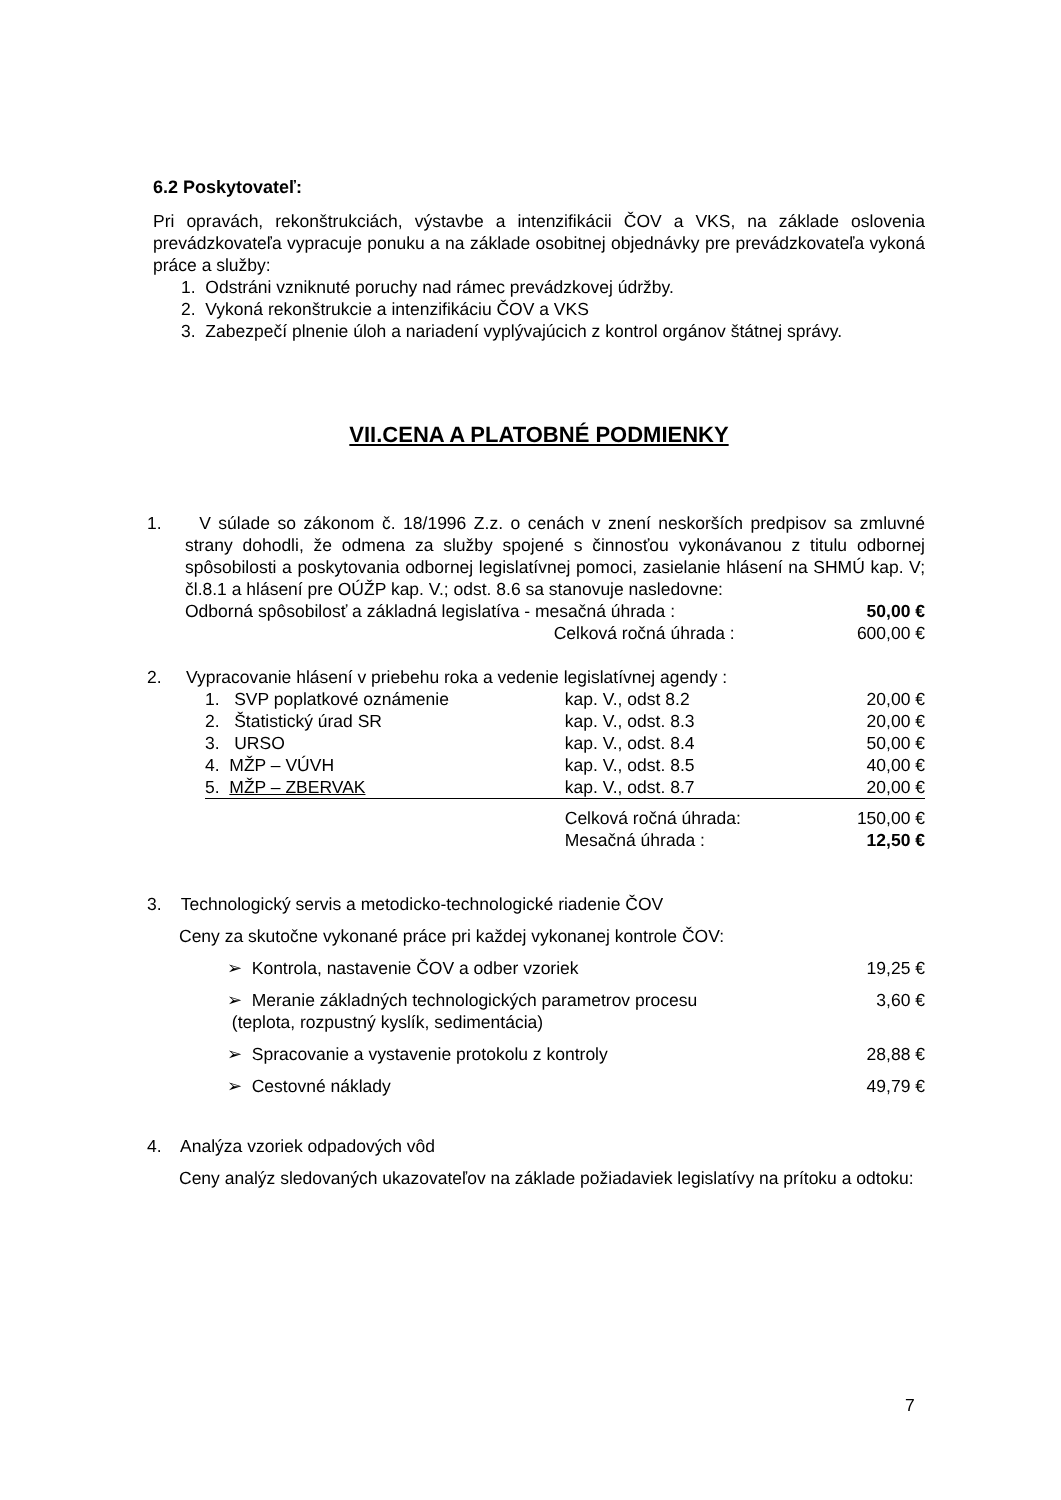6.2 Poskytovateľ:
Pri opravách, rekonštrukciách, výstavbe a intenzifikácii ČOV a VKS, na základe oslovenia prevádzkovateľa vypracuje ponuku a na základe osobitnej objednávky pre prevádzkovateľa vykoná práce a služby:
1. Odstráni vzniknuté poruchy nad rámec prevádzkovej údržby.
2. Vykoná rekonštrukcie a intenzifikáciu ČOV a VKS
3. Zabezpečí plnenie úloh a nariadení vyplývajúcich z kontrol orgánov štátnej správy.
VII.CENA A PLATOBNÉ PODMIENKY
1. V súlade so zákonom č. 18/1996 Z.z. o cenách v znení neskorších predpisov sa zmluvné strany dohodli, že odmena za služby spojené s činnosťou vykonávanou z titulu odbornej spôsobilosti a poskytovania odbornej legislatívnej pomoci, zasielanie hlásení na SHMÚ kap. V; čl.8.1 a hlásení pre OÚŽP kap. V.; odst. 8.6 sa stanovuje nasledovne:
| Odborná spôsobilosť a základná legislatíva - mesačná úhrada : | 50,00 € |
| Celková ročná úhrada : | 600,00 € |
2. Vypracovanie hlásení v priebehu roka a vedenie legislatívnej agendy :
| 1. SVP poplatkové oznámenie | kap. V., odst 8.2 | 20,00 € |
| 2. Štatistický úrad SR | kap. V., odst. 8.3 | 20,00 € |
| 3. URSO | kap. V., odst. 8.4 | 50,00 € |
| 4. MŽP – VÚVH | kap. V., odst. 8.5 | 40,00 € |
| 5. MŽP – ZBERVAK | kap. V., odst. 8.7 | 20,00 € |
| | Celková ročná úhrada: | 150,00 € |
| | Mesačná úhrada : | 12,50 € |
3. Technologický servis a metodicko-technologické riadenie ČOV
Ceny za skutočne vykonané práce pri každej vykonanej kontrole ČOV:
| ➢ Kontrola, nastavenie ČOV a odber vzoriek | 19,25 € |
| ➢ Meranie základných technologických parametrov procesu (teplota, rozpustný kyslík, sedimentácia) | 3,60 € |
| ➢ Spracovanie a vystavenie protokolu z kontroly | 28,88 € |
| ➢ Cestovné náklady | 49,79 € |
4. Analýza vzoriek odpadových vôd
Ceny analýz sledovaných ukazovateľov na základe požiadaviek legislatívy na prítoku a odtoku:
7